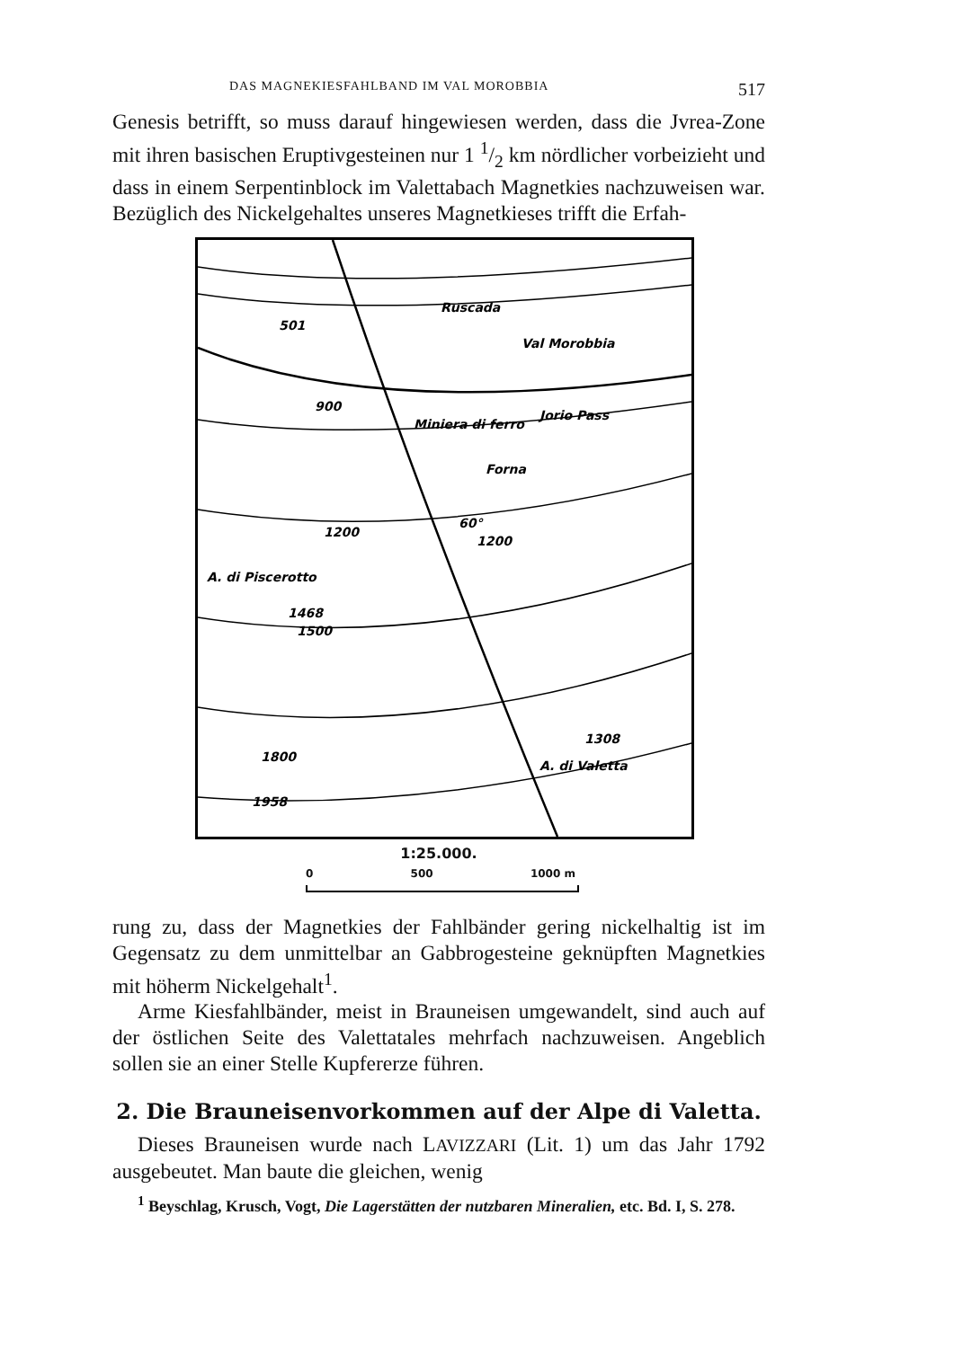DAS MAGNEKIESFAHLBAND IM VAL MOROBBIA 517
Genesis betrifft, so muss darauf hingewiesen werden, dass die Jvrea-Zone mit ihren basischen Eruptivgesteinen nur 1 1/2 km nördlicher vorbeizieht und dass in einem Serpentinblock im Valettabach Magnetkies nachzuweisen war. Bezüglich des Nickelgehaltes unseres Magnetkieses trifft die Erfah-
Ruscada
Val Morobbia
Jorio Pass
Miniera di ferro
Forna
A. di Piscerotto
A. di Valetta
501
900
1200
60°
1200
1468
1500
1308
1958
1800
1:25.000.
0 500 1000 m
rung zu, dass der Magnetkies der Fahlbänder gering nickelhaltig ist im Gegensatz zu dem unmittelbar an Gabbrogesteine geknüpften Magnetkies mit höherm Nickelgehalt<sup>1</sup>.
Arme Kiesfahlbänder, meist in Brauneisen umgewandelt, sind auch auf der östlichen Seite des Valettatales mehrfach nachzuweisen. Angeblich sollen sie an einer Stelle Kupfererze führen.
2. Die Brauneisenvorkommen auf der Alpe di Valetta.
Dieses Brauneisen wurde nach LAVIZZARI (Lit. 1) um das Jahr 1792 ausgebeutet. Man baute die gleichen, wenig
<sup>1</sup> Beyschlag, Krusch, Vogt, Die Lagerstätten der nutzbaren Mineralien, etc. Bd. I, S. 278.